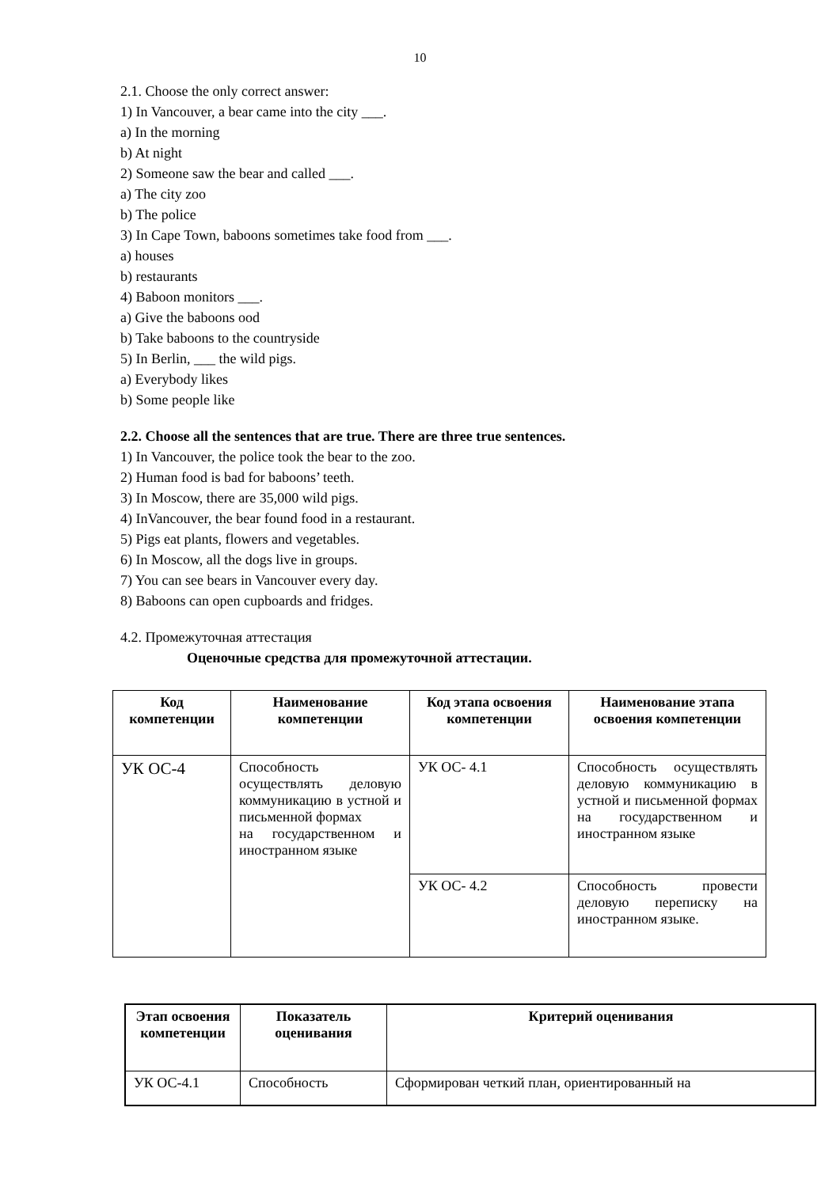10
2.1. Choose the only correct answer:
1) In Vancouver, a bear came into the city ___.
a) In the morning
b) At night
2) Someone saw the bear and called ___.
a) The city zoo
b) The police
3) In Cape Town, baboons sometimes take food from ___.
a) houses
b) restaurants
4) Baboon monitors ___.
a) Give the baboons ood
b) Take baboons to the countryside
5) In Berlin, ___ the wild pigs.
a) Everybody likes
b) Some people like
2.2. Choose all the sentences that are true. There are three true sentences.
1) In Vancouver, the police took the bear to the zoo.
2) Human food is bad for baboons’ teeth.
3) In Moscow, there are 35,000 wild pigs.
4) InVancouver, the bear found food in a restaurant.
5) Pigs eat plants, flowers and vegetables.
6) In Moscow, all the dogs live in groups.
7) You can see bears in Vancouver every day.
8) Baboons can open cupboards and fridges.
4.2. Промежуточная аттестация
Оценочные средства для промежуточной аттестации.
| Код компетенции | Наименование компетенции | Код этапа освоения компетенции | Наименование этапа освоения компетенции |
| --- | --- | --- | --- |
| УК ОС-4 | Способность осуществлять деловую коммуникацию в устной и письменной формах на государственном и иностранном языке | УК ОС- 4.1 | Способность осуществлять деловую коммуникацию в устной и письменной формах на государственном и иностранном языке |
| | | УК ОС- 4.2 | Способность провести деловую переписку на иностранном языке. |
| Этап освоения компетенции | Показатель оценивания | Критерий оценивания |
| --- | --- | --- |
| УК ОС-4.1 | Способность | Сформирован четкий план, ориентированный на |